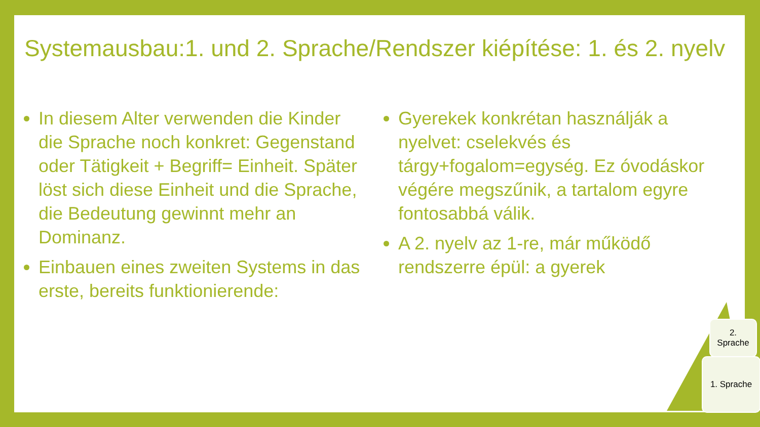Systemausbau:1. und 2. Sprache/Rendszer kiépítése: 1. és 2. nyelv
In diesem Alter verwenden die Kinder die Sprache noch konkret: Gegenstand oder Tätigkeit + Begriff= Einheit. Später löst sich diese Einheit und die Sprache, die Bedeutung gewinnt mehr an Dominanz.
Einbauen eines zweiten Systems in das erste, bereits funktionierende:
Gyerekek konkrétan használják a nyelvet: cselekvés és tárgy+fogalom=egység. Ez óvodáskor végére megszűnik, a tartalom egyre fontosabbá válik.
A 2. nyelv az 1-re, már működő rendszerre épül: a gyerek
2.
Sprache
1. Sprache